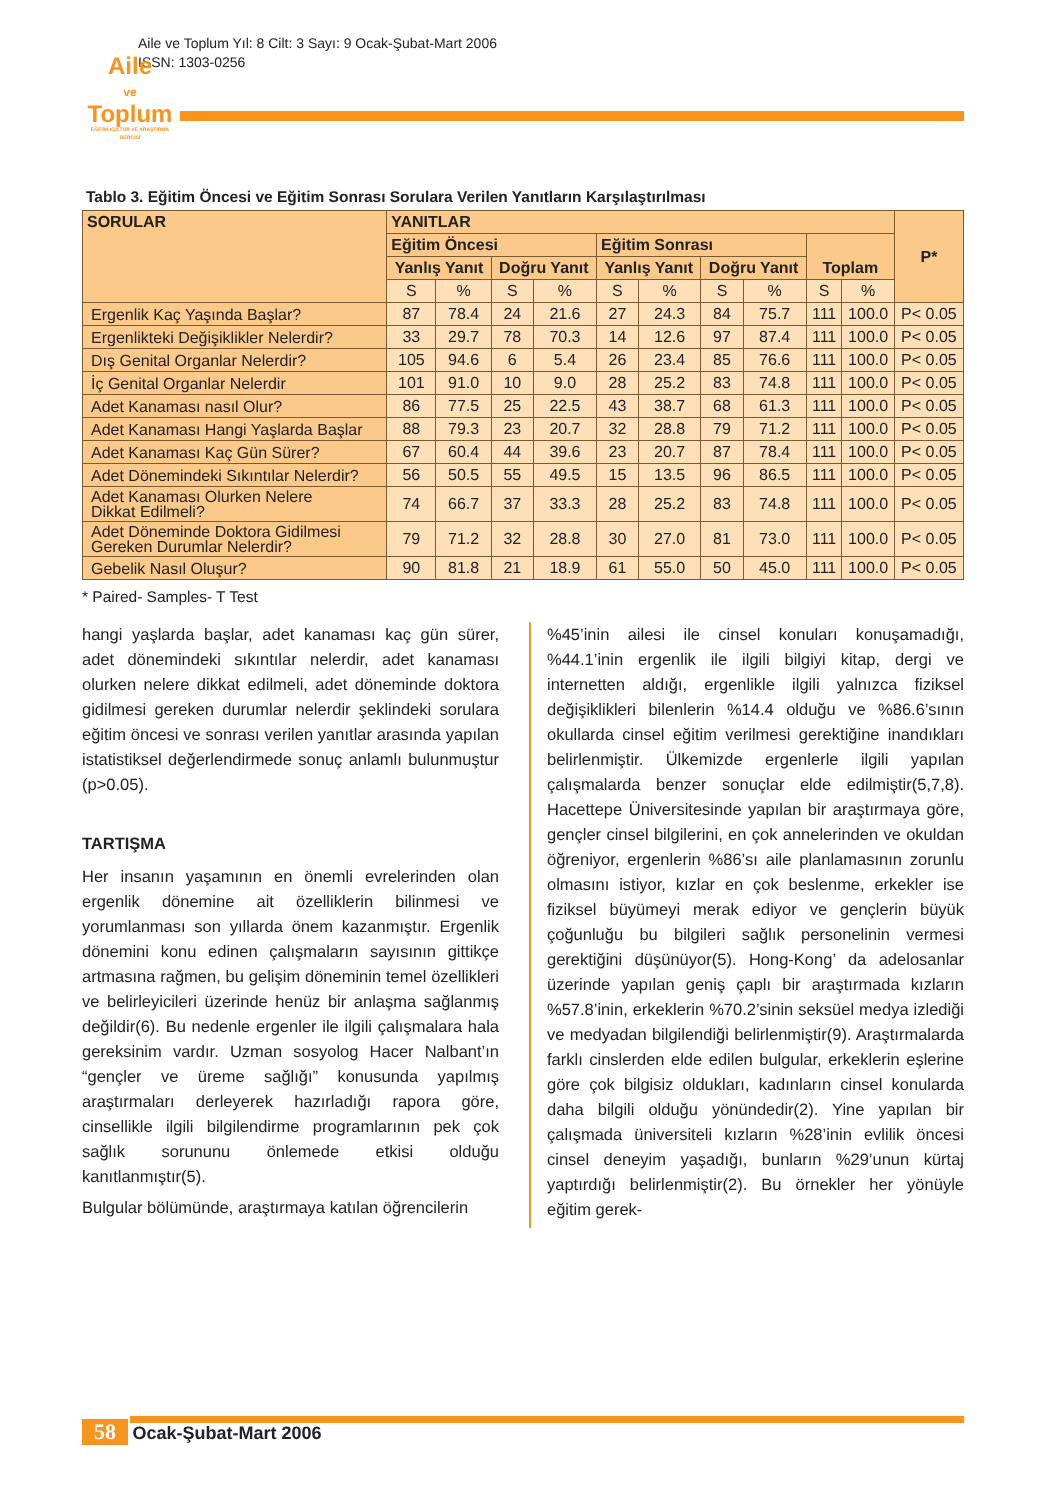Aile ve Toplum Yıl: 8 Cilt: 3 Sayı: 9 Ocak-Şubat-Mart 2006
ISSN: 1303-0256
Aile
ve
Toplum
EĞİTİM-KÜLTÜR VE ARAŞTIRMA DERGİSİ
Tablo 3. Eğitim Öncesi ve Eğitim Sonrası Sorulara Verilen Yanıtların Karşılaştırılması
| SORULAR | YANITLAR | | | | | | | | | | P* |
| --- | --- | --- | --- | --- | --- | --- | --- | --- | --- | --- | --- |
| | Eğitim Öncesi | | | | Eğitim Sonrası | | | | Toplam | | |
| | Yanlış Yanıt | | Doğru Yanıt | | Yanlış Yanıt | | Doğru Yanıt | | | | |
| | S | % | S | % | S | % | S | % | S | % | |
| Ergenlik Kaç Yaşında Başlar? | 87 | 78.4 | 24 | 21.6 | 27 | 24.3 | 84 | 75.7 | 111 | 100.0 | P< 0.05 |
| Ergenlikteki Değişiklikler Nelerdir? | 33 | 29.7 | 78 | 70.3 | 14 | 12.6 | 97 | 87.4 | 111 | 100.0 | P< 0.05 |
| Dış Genital Organlar Nelerdir? | 105 | 94.6 | 6 | 5.4 | 26 | 23.4 | 85 | 76.6 | 111 | 100.0 | P< 0.05 |
| İç Genital Organlar Nelerdir | 101 | 91.0 | 10 | 9.0 | 28 | 25.2 | 83 | 74.8 | 111 | 100.0 | P< 0.05 |
| Adet Kanaması nasıl Olur? | 86 | 77.5 | 25 | 22.5 | 43 | 38.7 | 68 | 61.3 | 111 | 100.0 | P< 0.05 |
| Adet Kanaması Hangi Yaşlarda Başlar | 88 | 79.3 | 23 | 20.7 | 32 | 28.8 | 79 | 71.2 | 111 | 100.0 | P< 0.05 |
| Adet Kanaması Kaç Gün Sürer? | 67 | 60.4 | 44 | 39.6 | 23 | 20.7 | 87 | 78.4 | 111 | 100.0 | P< 0.05 |
| Adet Dönemindeki Sıkıntılar Nelerdir? | 56 | 50.5 | 55 | 49.5 | 15 | 13.5 | 96 | 86.5 | 111 | 100.0 | P< 0.05 |
| Adet Kanaması Olurken Nelere Dikkat Edilmeli? | 74 | 66.7 | 37 | 33.3 | 28 | 25.2 | 83 | 74.8 | 111 | 100.0 | P< 0.05 |
| Adet Döneminde Doktora Gidilmesi Gereken Durumlar Nelerdir? | 79 | 71.2 | 32 | 28.8 | 30 | 27.0 | 81 | 73.0 | 111 | 100.0 | P< 0.05 |
| Gebelik Nasıl Oluşur? | 90 | 81.8 | 21 | 18.9 | 61 | 55.0 | 50 | 45.0 | 111 | 100.0 | P< 0.05 |
* Paired- Samples- T Test
hangi yaşlarda başlar, adet kanaması kaç gün sürer, adet dönemindeki sıkıntılar nelerdir, adet kanaması olurken nelere dikkat edilmeli, adet döneminde doktora gidilmesi gereken durumlar nelerdir şeklindeki sorulara eğitim öncesi ve sonrası verilen yanıtlar arasında yapılan istatistiksel değerlendirmede sonuç anlamlı bulunmuştur (p>0.05).
TARTIŞMA
Her insanın yaşamının en önemli evrelerinden olan ergenlik dönemine ait özelliklerin bilinmesi ve yorumlanması son yıllarda önem kazanmıştır. Ergenlik dönemini konu edinen çalışmaların sayısının gittikçe artmasına rağmen, bu gelişim döneminin temel özellikleri ve belirleyicileri üzerinde henüz bir anlaşma sağlanmış değildir(6). Bu nedenle ergenler ile ilgili çalışmalara hala gereksinim vardır. Uzman sosyolog Hacer Nalbant’ın “gençler ve üreme sağlığı” konusunda yapılmış araştırmaları derleyerek hazırladığı rapora göre, cinsellikle ilgili bilgilendirme programlarının pek çok sağlık sorununu önlemede etkisi olduğu kanıtlanmıştır(5).
Bulgular bölümünde, araştırmaya katılan öğrencilerin
%45’inin ailesi ile cinsel konuları konuşamadığı, %44.1’inin ergenlik ile ilgili bilgiyi kitap, dergi ve internetten aldığı, ergenlikle ilgili yalnızca fiziksel değişiklikleri bilenlerin %14.4 olduğu ve %86.6’sının okullarda cinsel eğitim verilmesi gerektiğine inandıkları belirlenmiştir. Ülkemizde ergenlerle ilgili yapılan çalışmalarda benzer sonuçlar elde edilmiştir(5,7,8). Hacettepe Üniversitesinde yapılan bir araştırmaya göre, gençler cinsel bilgilerini, en çok annelerinden ve okuldan öğreniyor, ergenlerin %86’sı aile planlamasının zorunlu olmasını istiyor, kızlar en çok beslenme, erkekler ise fiziksel büyümeyi merak ediyor ve gençlerin büyük çoğunluğu bu bilgileri sağlık personelinin vermesi gerektiğini düşünüyor(5). Hong-Kong’ da adelosanlar üzerinde yapılan geniş çaplı bir araştırmada kızların %57.8’inin, erkeklerin %70.2’sinin seksüel medya izlediği ve medyadan bilgilendiği belirlenmiştir(9). Araştırmalarda farklı cinslerden elde edilen bulgular, erkeklerin eşlerine göre çok bilgisiz oldukları, kadınların cinsel konularda daha bilgili olduğu yönündedir(2). Yine yapılan bir çalışmada üniversiteli kızların %28’inin evlilik öncesi cinsel deneyim yaşadığı, bunların %29’unun kürtaj yaptırdığı belirlenmiştir(2). Bu örnekler her yönüyle eğitim gerek-
58 Ocak-Şubat-Mart 2006